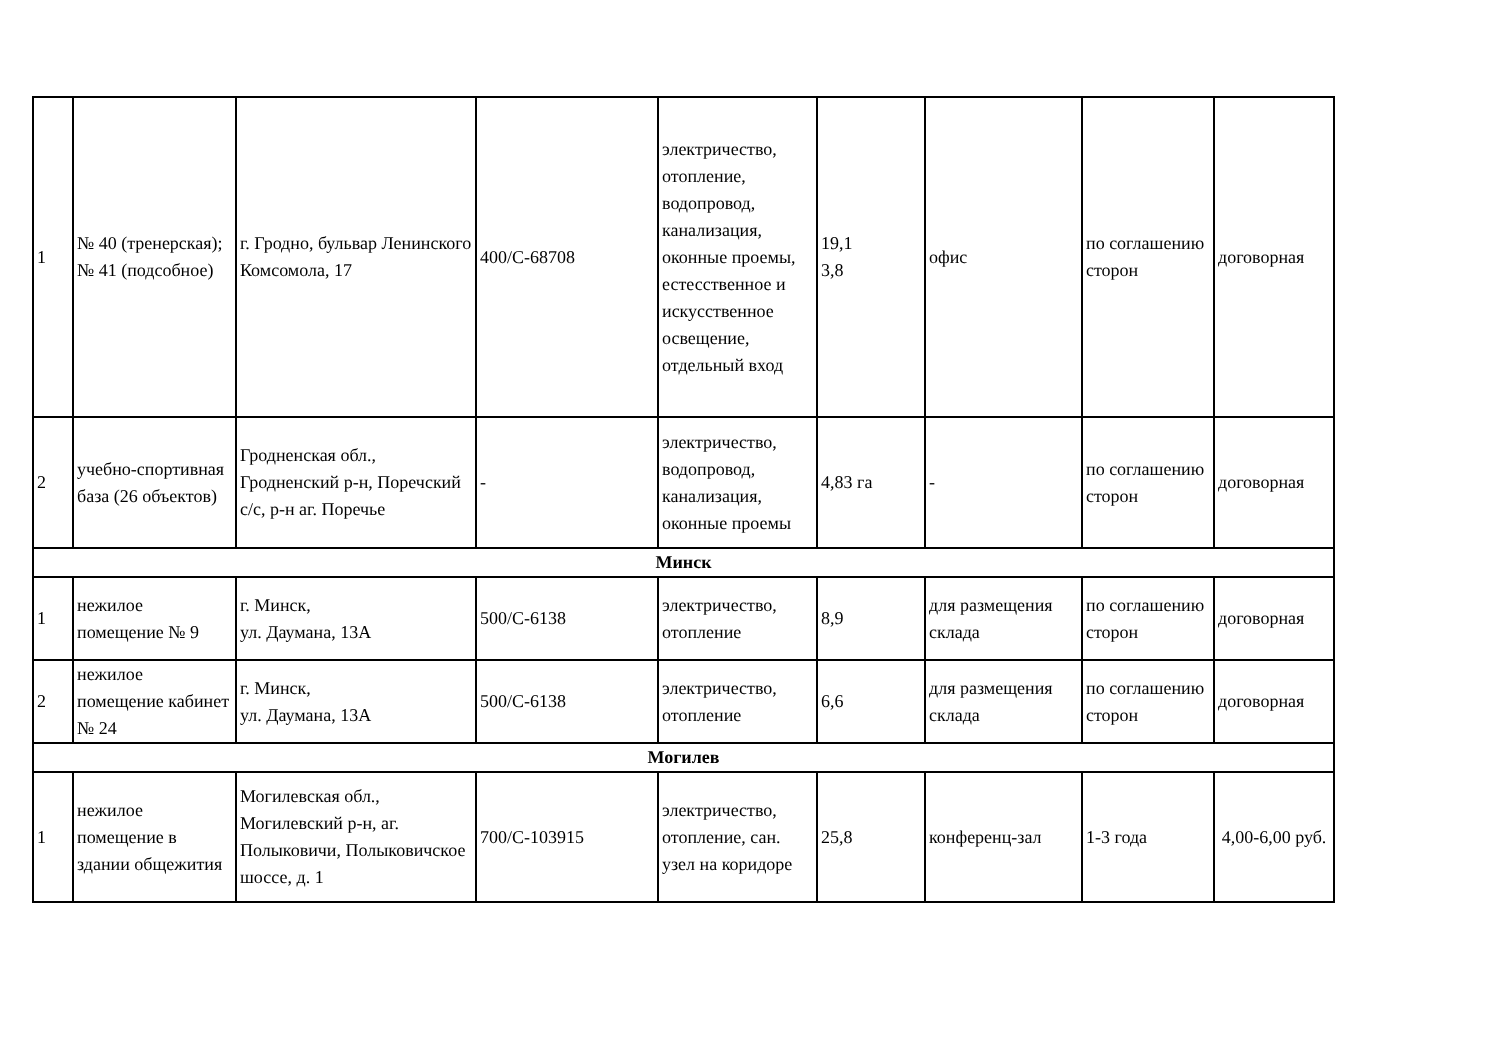| 1 | № 40 (тренерская); № 41 (подсобное) | г. Гродно, бульвар Ленинского Комсомола, 17 | 400/С-68708 | электричество, отопление, водопровод, канализация, оконные проемы, естесственное и искусственное освещение, отдельный вход | 19,1 3,8 | офис | по соглашению сторон | договорная |
| 2 | учебно-спортивная база (26 объектов) | Гродненская обл., Гродненский р-н, Поречский с/с, р-н аг. Поречье | - | электричество, водопровод, канализация, оконные проемы | 4,83 га | - | по соглашению сторон | договорная |
| Минск | | | | | | | | |
| 1 | нежилое помещение № 9 | г. Минск, ул. Даумана, 13А | 500/С-6138 | электричество, отопление | 8,9 | для размещения склада | по соглашению сторон | договорная |
| 2 | нежилое помещение кабинет № 24 | г. Минск, ул. Даумана, 13А | 500/С-6138 | электричество, отопление | 6,6 | для размещения склада | по соглашению сторон | договорная |
| Могилев | | | | | | | | |
| 1 | нежилое помещение в здании общежития | Могилевская обл., Могилевский р-н, аг. Полыковичи, Полыковичское шоссе, д. 1 | 700/С-103915 | электричество, отопление, сан. узел на коридоре | 25,8 | конференц-зал | 1-3 года | 4,00-6,00 руб. |